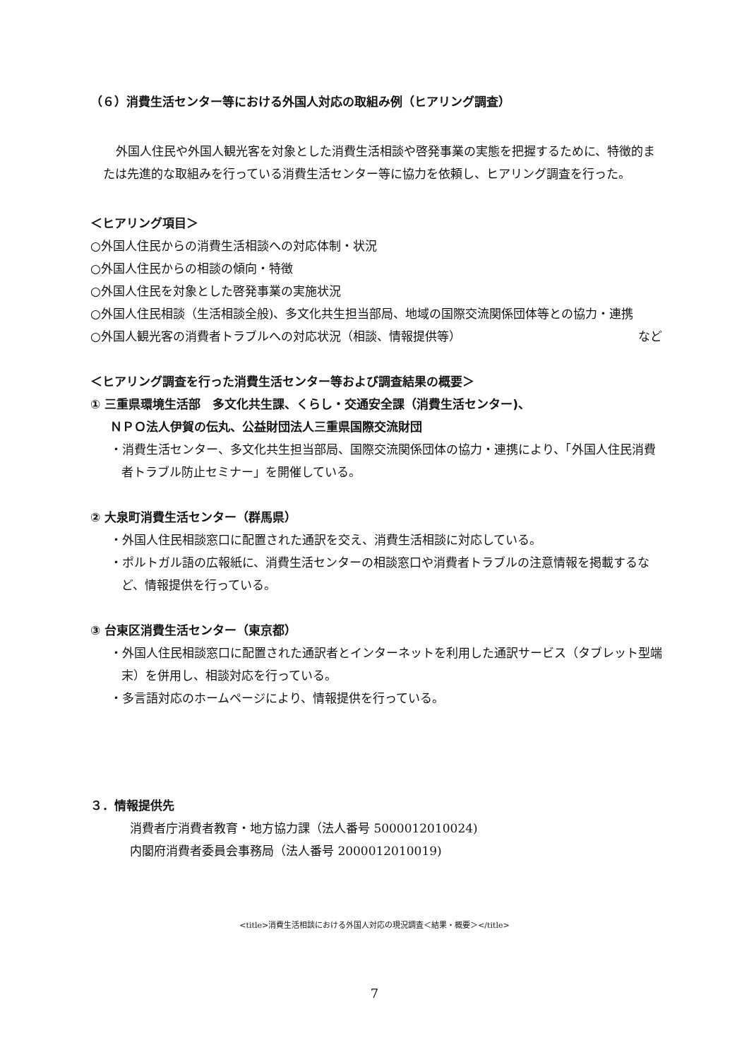（６）消費生活センター等における外国人対応の取組み例（ヒアリング調査）
外国人住民や外国人観光客を対象とした消費生活相談や啓発事業の実態を把握するために、特徴的または先進的な取組みを行っている消費生活センター等に協力を依頼し、ヒアリング調査を行った。
＜ヒアリング項目＞
○外国人住民からの消費生活相談への対応体制・状況
○外国人住民からの相談の傾向・特徴
○外国人住民を対象とした啓発事業の実施状況
○外国人住民相談（生活相談全般)、多文化共生担当部局、地域の国際交流関係団体等との協力・連携
○外国人観光客の消費者トラブルへの対応状況（相談、情報提供等） など
＜ヒアリング調査を行った消費生活センター等および調査結果の概要＞
① 三重県環境生活部　多文化共生課、くらし・交通安全課（消費生活センター)、
ＮＰＯ法人伊賀の伝丸、公益財団法人三重県国際交流財団
・消費生活センター、多文化共生担当部局、国際交流関係団体の協力・連携により、「外国人住民消費者トラブル防止セミナー」を開催している。
② 大泉町消費生活センター（群馬県）
・外国人住民相談窓口に配置された通訳を交え、消費生活相談に対応している。
・ポルトガル語の広報紙に、消費生活センターの相談窓口や消費者トラブルの注意情報を掲載するなど、情報提供を行っている。
③ 台東区消費生活センター（東京都）
・外国人住民相談窓口に配置された通訳者とインターネットを利用した通訳サービス（タブレット型端末）を併用し、相談対応を行っている。
・多言語対応のホームページにより、情報提供を行っている。
３．情報提供先
消費者庁消費者教育・地方協力課（法人番号 5000012010024)
内閣府消費者委員会事務局（法人番号 2000012010019)
<title>消費生活相談における外国人対応の現況調査＜結果・概要＞</title>
7